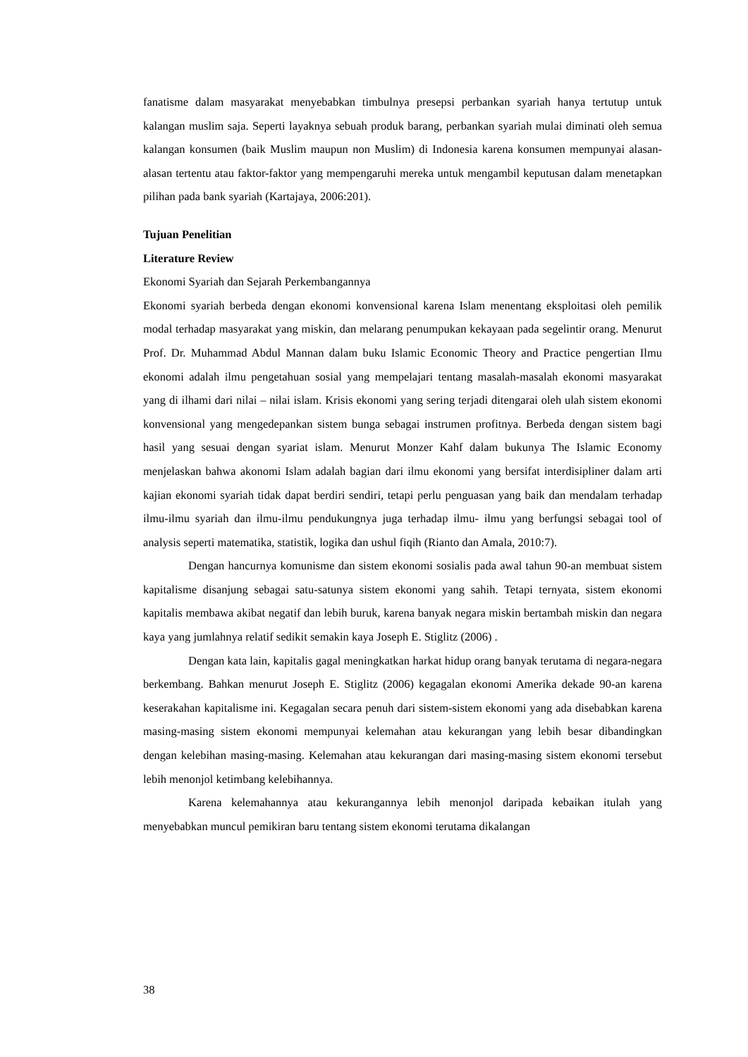fanatisme dalam masyarakat menyebabkan timbulnya presepsi perbankan syariah hanya tertutup untuk kalangan muslim saja. Seperti layaknya sebuah produk barang, perbankan syariah mulai diminati oleh semua kalangan konsumen (baik Muslim maupun non Muslim) di Indonesia karena konsumen mempunyai alasan-alasan tertentu atau faktor-faktor yang mempengaruhi mereka untuk mengambil keputusan dalam menetapkan pilihan pada bank syariah (Kartajaya, 2006:201).
Tujuan Penelitian
Literature Review
Ekonomi Syariah dan Sejarah Perkembangannya
Ekonomi syariah berbeda dengan ekonomi konvensional karena Islam menentang eksploitasi oleh pemilik modal terhadap masyarakat yang miskin, dan melarang penumpukan kekayaan pada segelintir orang. Menurut Prof. Dr. Muhammad Abdul Mannan dalam buku Islamic Economic Theory and Practice pengertian Ilmu ekonomi adalah ilmu pengetahuan sosial yang mempelajari tentang masalah-masalah ekonomi masyarakat yang di ilhami dari nilai – nilai islam. Krisis ekonomi yang sering terjadi ditengarai oleh ulah sistem ekonomi konvensional yang mengedepankan sistem bunga sebagai instrumen profitnya. Berbeda dengan sistem bagi hasil yang sesuai dengan syariat islam. Menurut Monzer Kahf dalam bukunya The Islamic Economy menjelaskan bahwa akonomi Islam adalah bagian dari ilmu ekonomi yang bersifat interdisipliner dalam arti kajian ekonomi syariah tidak dapat berdiri sendiri, tetapi perlu penguasan yang baik dan mendalam terhadap ilmu-ilmu syariah dan ilmu-ilmu pendukungnya juga terhadap ilmu- ilmu yang berfungsi sebagai tool of analysis seperti matematika, statistik, logika dan ushul fiqih (Rianto dan Amala, 2010:7).
Dengan hancurnya komunisme dan sistem ekonomi sosialis pada awal tahun 90-an membuat sistem kapitalisme disanjung sebagai satu-satunya sistem ekonomi yang sahih. Tetapi ternyata, sistem ekonomi kapitalis membawa akibat negatif dan lebih buruk, karena banyak negara miskin bertambah miskin dan negara kaya yang jumlahnya relatif sedikit semakin kaya Joseph E. Stiglitz (2006) .
Dengan kata lain, kapitalis gagal meningkatkan harkat hidup orang banyak terutama di negara-negara berkembang. Bahkan menurut Joseph E. Stiglitz (2006) kegagalan ekonomi Amerika dekade 90-an karena keserakahan kapitalisme ini. Kegagalan secara penuh dari sistem-sistem ekonomi yang ada disebabkan karena masing-masing sistem ekonomi mempunyai kelemahan atau kekurangan yang lebih besar dibandingkan dengan kelebihan masing-masing. Kelemahan atau kekurangan dari masing-masing sistem ekonomi tersebut lebih menonjol ketimbang kelebihannya.
Karena kelemahannya atau kekurangannya lebih menonjol daripada kebaikan itulah yang menyebabkan muncul pemikiran baru tentang sistem ekonomi terutama dikalangan
38